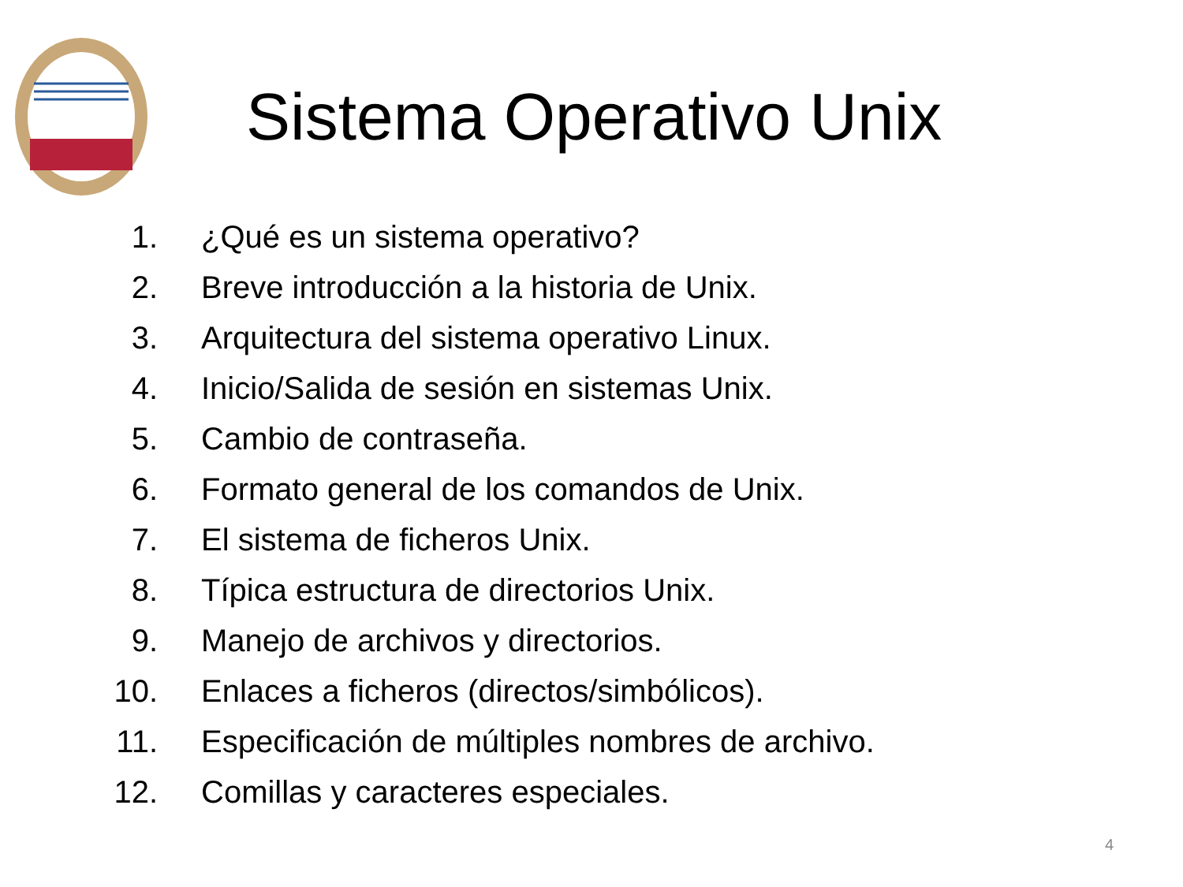Sistema Operativo Unix
1. ¿Qué es un sistema operativo?
2. Breve introducción a la historia de Unix.
3. Arquitectura del sistema operativo Linux.
4. Inicio/Salida de sesión en sistemas Unix.
5. Cambio de contraseña.
6. Formato general de los comandos de Unix.
7. El sistema de ficheros Unix.
8. Típica estructura de directorios Unix.
9. Manejo de archivos y directorios.
10. Enlaces a ficheros (directos/simbólicos).
11. Especificación de múltiples nombres de archivo.
12. Comillas y caracteres especiales.
4